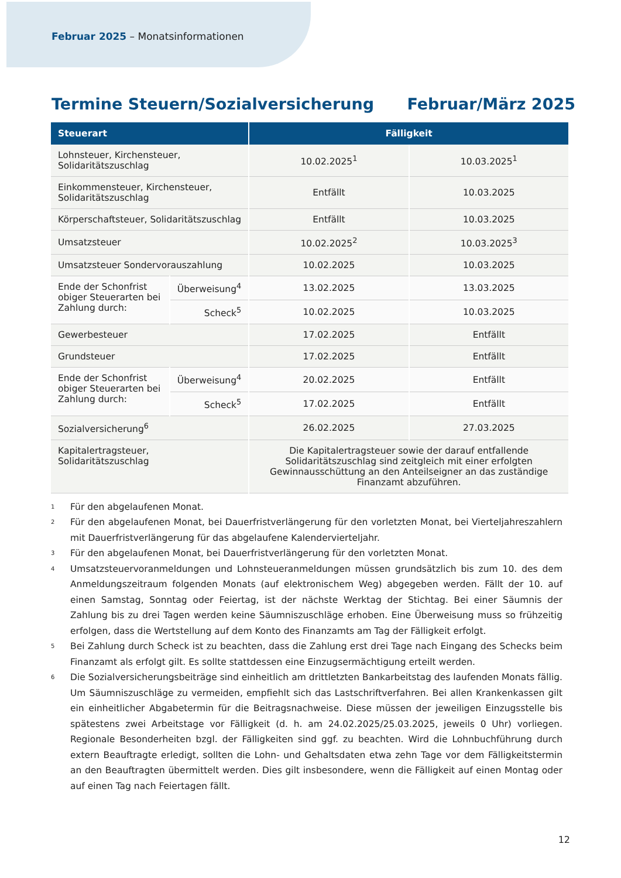Februar 2025 – Monatsinformationen
Termine Steuern/Sozialversicherung Februar/März 2025
| Steuerart | | Fälligkeit | |
| --- | --- | --- | --- |
| Lohnsteuer, Kirchensteuer, Solidaritätszuschlag | | 10.02.2025<sup>1</sup> | 10.03.2025<sup>1</sup> |
| Einkommensteuer, Kirchensteuer, Solidaritätszuschlag | | Entfällt | 10.03.2025 |
| Körperschaftsteuer, Solidaritätszuschlag | | Entfällt | 10.03.2025 |
| Umsatzsteuer | | 10.02.2025<sup>2</sup> | 10.03.2025<sup>3</sup> |
| Umsatzsteuer Sondervorauszahlung | | 10.02.2025 | 10.03.2025 |
| Ende der Schonfrist obiger Steuerarten bei Zahlung durch: | Überweisung<sup>4</sup> | 13.02.2025 | 13.03.2025 |
| | Scheck<sup>5</sup> | 10.02.2025 | 10.03.2025 |
| Gewerbesteuer | | 17.02.2025 | Entfällt |
| Grundsteuer | | 17.02.2025 | Entfällt |
| Ende der Schonfrist obiger Steuerarten bei Zahlung durch: | Überweisung<sup>4</sup> | 20.02.2025 | Entfällt |
| | Scheck<sup>5</sup> | 17.02.2025 | Entfällt |
| Sozialversicherung<sup>6</sup> | | 26.02.2025 | 27.03.2025 |
| Kapitalertragsteuer, Solidaritätszuschlag | | Die Kapitalertragsteuer sowie der darauf entfallende Solidaritätszuschlag sind zeitgleich mit einer erfolgten Gewinnausschüttung an den Anteilseigner an das zuständige Finanzamt abzuführen. | |
<sup>1</sup> Für den abgelaufenen Monat.
<sup>2</sup> Für den abgelaufenen Monat, bei Dauerfristverlängerung für den vorletzten Monat, bei Vierteljahreszahlern mit Dauerfristverlängerung für das abgelaufene Kalendervierteljahr.
<sup>3</sup> Für den abgelaufenen Monat, bei Dauerfristverlängerung für den vorletzten Monat.
<sup>4</sup> Umsatzsteuervoranmeldungen und Lohnsteueranmeldungen müssen grundsätzlich bis zum 10. des dem Anmeldungszeitraum folgenden Monats (auf elektronischem Weg) abgegeben werden. Fällt der 10. auf einen Samstag, Sonntag oder Feiertag, ist der nächste Werktag der Stichtag. Bei einer Säumnis der Zahlung bis zu drei Tagen werden keine Säumniszuschläge erhoben. Eine Überweisung muss so frühzeitig erfolgen, dass die Wertstellung auf dem Konto des Finanzamts am Tag der Fälligkeit erfolgt.
<sup>5</sup> Bei Zahlung durch Scheck ist zu beachten, dass die Zahlung erst drei Tage nach Eingang des Schecks beim Finanzamt als erfolgt gilt. Es sollte stattdessen eine Einzugsermächtigung erteilt werden.
<sup>6</sup> Die Sozialversicherungsbeiträge sind einheitlich am drittletzten Bankarbeitstag des laufenden Monats fällig. Um Säumniszuschläge zu vermeiden, empfiehlt sich das Lastschriftverfahren. Bei allen Krankenkassen gilt ein einheitlicher Abgabetermin für die Beitragsnachweise. Diese müssen der jeweiligen Einzugsstelle bis spätestens zwei Arbeitstage vor Fälligkeit (d. h. am 24.02.2025/25.03.2025, jeweils 0 Uhr) vorliegen. Regionale Besonderheiten bzgl. der Fälligkeiten sind ggf. zu beachten. Wird die Lohnbuchführung durch extern Beauftragte erledigt, sollten die Lohn- und Gehaltsdaten etwa zehn Tage vor dem Fälligkeitstermin an den Beauftragten übermittelt werden. Dies gilt insbesondere, wenn die Fälligkeit auf einen Montag oder auf einen Tag nach Feiertagen fällt.
12